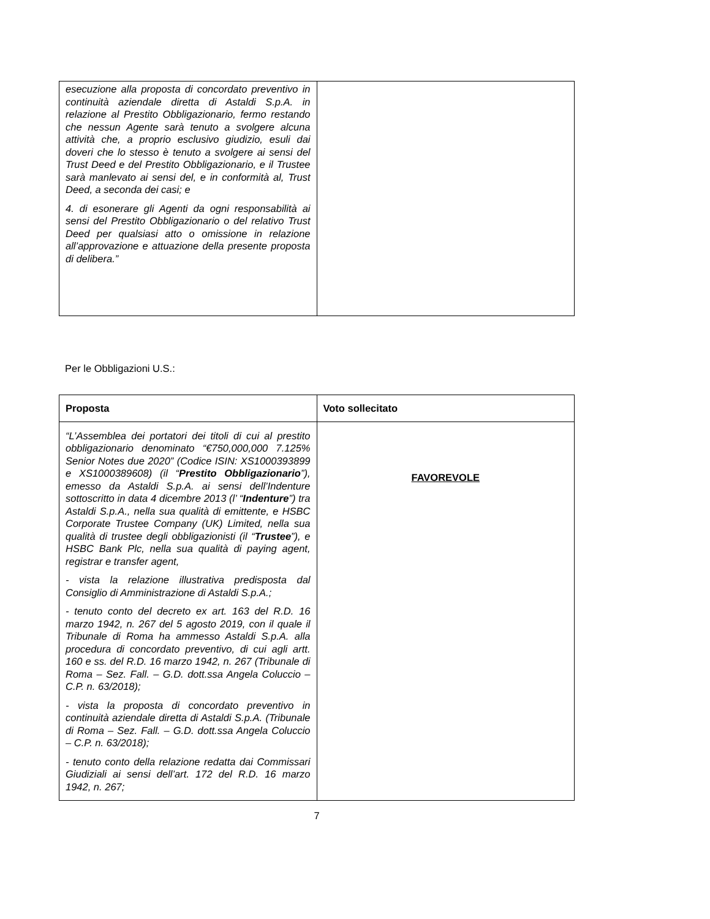| esecuzione alla proposta di concordato preventivo in continuità aziendale diretta di Astaldi S.p.A. in relazione al Prestito Obbligazionario, fermo restando che nessun Agente sarà tenuto a svolgere alcuna attività che, a proprio esclusivo giudizio, esuli dai doveri che lo stesso è tenuto a svolgere ai sensi del Trust Deed e del Prestito Obbligazionario, e il Trustee sarà manlevato ai sensi del, e in conformità al, Trust Deed, a seconda dei casi; e 4. di esonerare gli Agenti da ogni responsabilità ai sensi del Prestito Obbligazionario o del relativo Trust Deed per qualsiasi atto o omissione in relazione all’approvazione e attuazione della presente proposta di delibera.” | |
Per le Obbligazioni U.S.:
| Proposta | Voto sollecitato |
| “L’Assemblea dei portatori dei titoli di cui al prestito obbligazionario denominato “€750,000,000 7.125% Senior Notes due 2020” (Codice ISIN: XS1000393899 e XS1000389608) (il “ Prestito Obbligazionario ”), emesso da Astaldi S.p.A. ai sensi dell’Indenture sottoscritto in data 4 dicembre 2013 (l’ “ Indenture ”) tra Astaldi S.p.A., nella sua qualità di emittente, e HSBC Corporate Trustee Company (UK) Limited, nella sua qualità di trustee degli obbligazionisti (il “ Trustee ”), e HSBC Bank Plc, nella sua qualità di paying agent, registrar e transfer agent, - vista la relazione illustrativa predisposta dal Consiglio di Amministrazione di Astaldi S.p.A.; - tenuto conto del decreto ex art. 163 del R.D. 16 marzo 1942, n. 267 del 5 agosto 2019, con il quale il Tribunale di Roma ha ammesso Astaldi S.p.A. alla procedura di concordato preventivo, di cui agli artt. 160 e ss. del R.D. 16 marzo 1942, n. 267 (Tribunale di Roma – Sez. Fall. – G.D. dott.ssa Angela Coluccio – C.P. n. 63/2018); - vista la proposta di concordato preventivo in continuità aziendale diretta di Astaldi S.p.A. (Tribunale di Roma – Sez. Fall. – G.D. dott.ssa Angela Coluccio – C.P. n. 63/2018); - tenuto conto della relazione redatta dai Commissari Giudiziali ai sensi dell’art. 172 del R.D. 16 marzo 1942, n. 267; | FAVOREVOLE |
7